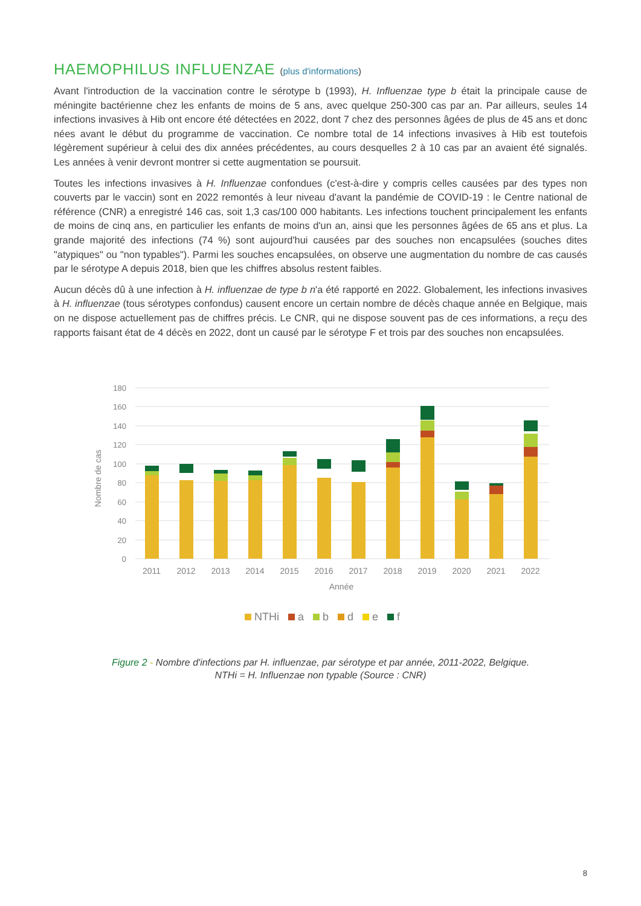HAEMOPHILUS INFLUENZAE (plus d'informations)
Avant l'introduction de la vaccination contre le sérotype b (1993), H. Influenzae type b était la principale cause de méningite bactérienne chez les enfants de moins de 5 ans, avec quelque 250-300 cas par an. Par ailleurs, seules 14 infections invasives à Hib ont encore été détectées en 2022, dont 7 chez des personnes âgées de plus de 45 ans et donc nées avant le début du programme de vaccination. Ce nombre total de 14 infections invasives à Hib est toutefois légèrement supérieur à celui des dix années précédentes, au cours desquelles 2 à 10 cas par an avaient été signalés. Les années à venir devront montrer si cette augmentation se poursuit.
Toutes les infections invasives à H. Influenzae confondues (c'est-à-dire y compris celles causées par des types non couverts par le vaccin) sont en 2022 remontés à leur niveau d'avant la pandémie de COVID-19 : le Centre national de référence (CNR) a enregistré 146 cas, soit 1,3 cas/100 000 habitants. Les infections touchent principalement les enfants de moins de cinq ans, en particulier les enfants de moins d'un an, ainsi que les personnes âgées de 65 ans et plus. La grande majorité des infections (74 %) sont aujourd'hui causées par des souches non encapsulées (souches dites "atypiques" ou "non typables"). Parmi les souches encapsulées, on observe une augmentation du nombre de cas causés par le sérotype A depuis 2018, bien que les chiffres absolus restent faibles.
Aucun décès dû à une infection à H. influenzae de type b n'a été rapporté en 2022. Globalement, les infections invasives à H. influenzae (tous sérotypes confondus) causent encore un certain nombre de décès chaque année en Belgique, mais on ne dispose actuellement pas de chiffres précis. Le CNR, qui ne dispose souvent pas de ces informations, a reçu des rapports faisant état de 4 décès en 2022, dont un causé par le sérotype F et trois par des souches non encapsulées.
180
160
140
120
100
80
60
40
20
0
Nombre de cas
2011
2012
2013
2014
2015
2016
2017
2018
2019
2020
2021
2022
Année
NTHi
a
b
d
e
f
Figure 2 - Nombre d'infections par H. influenzae, par sérotype et par année, 2011-2022, Belgique.
NTHi = H. Influenzae non typable (Source : CNR)
8